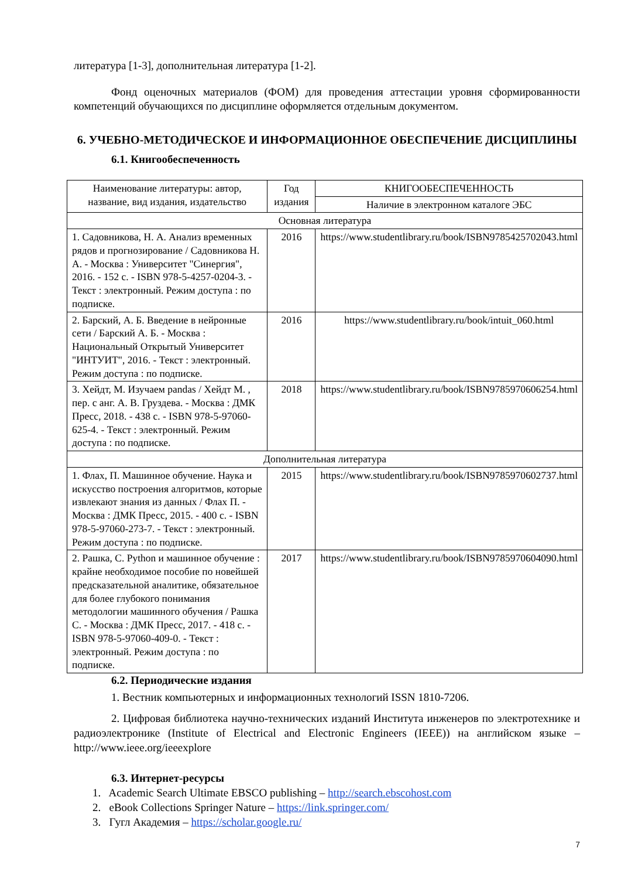литература [1-3], дополнительная литература [1-2].
Фонд оценочных материалов (ФОМ) для проведения аттестации уровня сформированности компетенций обучающихся по дисциплине оформляется отдельным документом.
6. УЧЕБНО-МЕТОДИЧЕСКОЕ И ИНФОРМАЦИОННОЕ ОБЕСПЕЧЕНИЕ ДИСЦИПЛИНЫ
6.1. Книгообеспеченность
| Наименование литературы: автор, название, вид издания, издательство | Год издания | КНИГООБЕСПЕЧЕННОСТЬ |
| --- | --- | --- |
| | | Наличие в электронном каталоге ЭБС |
| Основная литература | | |
| 1. Садовникова, Н. А. Анализ временных рядов и прогнозирование / Садовникова Н. А. - Москва : Университет "Синергия", 2016. - 152 с. - ISBN 978-5-4257-0204-3. - Текст : электронный. Режим доступа : по подписке. | 2016 | https://www.studentlibrary.ru/book/ISBN9785425702043.html |
| 2. Барский, А. Б. Введение в нейронные сети / Барский А. Б. - Москва : Национальный Открытый Университет "ИНТУИТ", 2016. - Текст : электронный. Режим доступа : по подписке. | 2016 | https://www.studentlibrary.ru/book/intuit_060.html |
| 3. Хейдт, М. Изучаем pandas / Хейдт М. , пер. с анг. А. В. Груздева. - Москва : ДМК Пресс, 2018. - 438 с. - ISBN 978-5-97060-625-4. - Текст : электронный. Режим доступа : по подписке. | 2018 | https://www.studentlibrary.ru/book/ISBN9785970606254.html |
| Дополнительная литература | | |
| 1. Флах, П. Машинное обучение. Наука и искусство построения алгоритмов, которые извлекают знания из данных / Флах П. - Москва : ДМК Пресс, 2015. - 400 с. - ISBN 978-5-97060-273-7. - Текст : электронный. Режим доступа : по подписке. | 2015 | https://www.studentlibrary.ru/book/ISBN9785970602737.html |
| 2. Рашка, С. Python и машинное обучение : крайне необходимое пособие по новейшей предсказательной аналитике, обязательное для более глубокого понимания методологии машинного обучения / Рашка С. - Москва : ДМК Пресс, 2017. - 418 с. - ISBN 978-5-97060-409-0. - Текст : электронный. Режим доступа : по подписке. | 2017 | https://www.studentlibrary.ru/book/ISBN9785970604090.html |
6.2. Периодические издания
1. Вестник компьютерных и информационных технологий ISSN 1810-7206.
2. Цифровая библиотека научно-технических изданий Института инженеров по электротехнике и радиоэлектронике (Institute of Electrical and Electronic Engineers (IEEE)) на английском языке – http://www.ieee.org/ieeexplore
6.3. Интернет-ресурсы
1. Academic Search Ultimate EBSCO publishing – http://search.ebscohost.com
2. eBook Collections Springer Nature – https://link.springer.com/
3. Гугл Академия – https://scholar.google.ru/
7